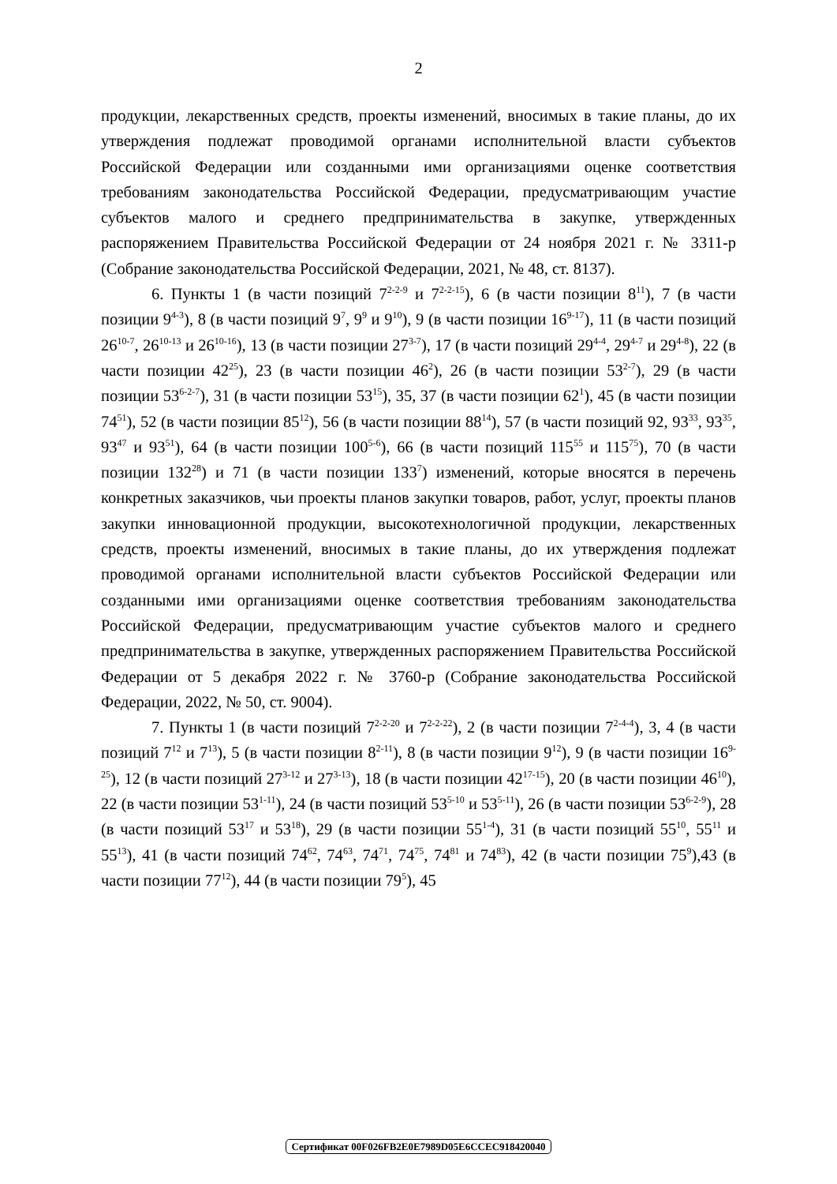2
продукции, лекарственных средств, проекты изменений, вносимых в такие планы, до их утверждения подлежат проводимой органами исполнительной власти субъектов Российской Федерации или созданными ими организациями оценке соответствия требованиям законодательства Российской Федерации, предусматривающим участие субъектов малого и среднего предпринимательства в закупке, утвержденных распоряжением Правительства Российской Федерации от 24 ноября 2021 г. № 3311-р (Собрание законодательства Российской Федерации, 2021, № 48, ст. 8137).
6. Пункты 1 (в части позиций 7<sup>2-2-9</sup> и 7<sup>2-2-15</sup>), 6 (в части позиции 8<sup>11</sup>), 7 (в части позиции 9<sup>4-3</sup>), 8 (в части позиций 9<sup>7</sup>, 9<sup>9</sup> и 9<sup>10</sup>), 9 (в части позиции 16<sup>9-17</sup>), 11 (в части позиций 26<sup>10-7</sup>, 26<sup>10-13</sup> и 26<sup>10-16</sup>), 13 (в части позиции 27<sup>3-7</sup>), 17 (в части позиций 29<sup>4-4</sup>, 29<sup>4-7</sup> и 29<sup>4-8</sup>), 22 (в части позиции 42<sup>25</sup>), 23 (в части позиции 46<sup>2</sup>), 26 (в части позиции 53<sup>2-7</sup>), 29 (в части позиции 53<sup>6-2-7</sup>), 31 (в части позиции 53<sup>15</sup>), 35, 37 (в части позиции 62<sup>1</sup>), 45 (в части позиции 74<sup>51</sup>), 52 (в части позиции 85<sup>12</sup>), 56 (в части позиции 88<sup>14</sup>), 57 (в части позиций 92, 93<sup>33</sup>, 93<sup>35</sup>, 93<sup>47</sup> и 93<sup>51</sup>), 64 (в части позиции 100<sup>5-6</sup>), 66 (в части позиций 115<sup>55</sup> и 115<sup>75</sup>), 70 (в части позиции 132<sup>28</sup>) и 71 (в части позиции 133<sup>7</sup>) изменений, которые вносятся в перечень конкретных заказчиков, чьи проекты планов закупки товаров, работ, услуг, проекты планов закупки инновационной продукции, высокотехнологичной продукции, лекарственных средств, проекты изменений, вносимых в такие планы, до их утверждения подлежат проводимой органами исполнительной власти субъектов Российской Федерации или созданными ими организациями оценке соответствия требованиям законодательства Российской Федерации, предусматривающим участие субъектов малого и среднего предпринимательства в закупке, утвержденных распоряжением Правительства Российской Федерации от 5 декабря 2022 г. № 3760-р (Собрание законодательства Российской Федерации, 2022, № 50, ст. 9004).
7. Пункты 1 (в части позиций 7<sup>2-2-20</sup> и 7<sup>2-2-22</sup>), 2 (в части позиции 7<sup>2-4-4</sup>), 3, 4 (в части позиций 7<sup>12</sup> и 7<sup>13</sup>), 5 (в части позиции 8<sup>2-11</sup>), 8 (в части позиции 9<sup>12</sup>), 9 (в части позиции 16<sup>9-25</sup>), 12 (в части позиций 27<sup>3-12</sup> и 27<sup>3-13</sup>), 18 (в части позиции 42<sup>17-15</sup>), 20 (в части позиции 46<sup>10</sup>), 22 (в части позиции 53<sup>1-11</sup>), 24 (в части позиций 53<sup>5-10</sup> и 53<sup>5-11</sup>), 26 (в части позиции 53<sup>6-2-9</sup>), 28 (в части позиций 53<sup>17</sup> и 53<sup>18</sup>), 29 (в части позиции 55<sup>1-4</sup>), 31 (в части позиций 55<sup>10</sup>, 55<sup>11</sup> и 55<sup>13</sup>), 41 (в части позиций 74<sup>62</sup>, 74<sup>63</sup>, 74<sup>71</sup>, 74<sup>75</sup>, 74<sup>81</sup> и 74<sup>83</sup>), 42 (в части позиции 75<sup>9</sup>),43 (в части позиции 77<sup>12</sup>), 44 (в части позиции 79<sup>5</sup>), 45
Сертификат 00F026FB2E0E7989D05E6CCEC918420040